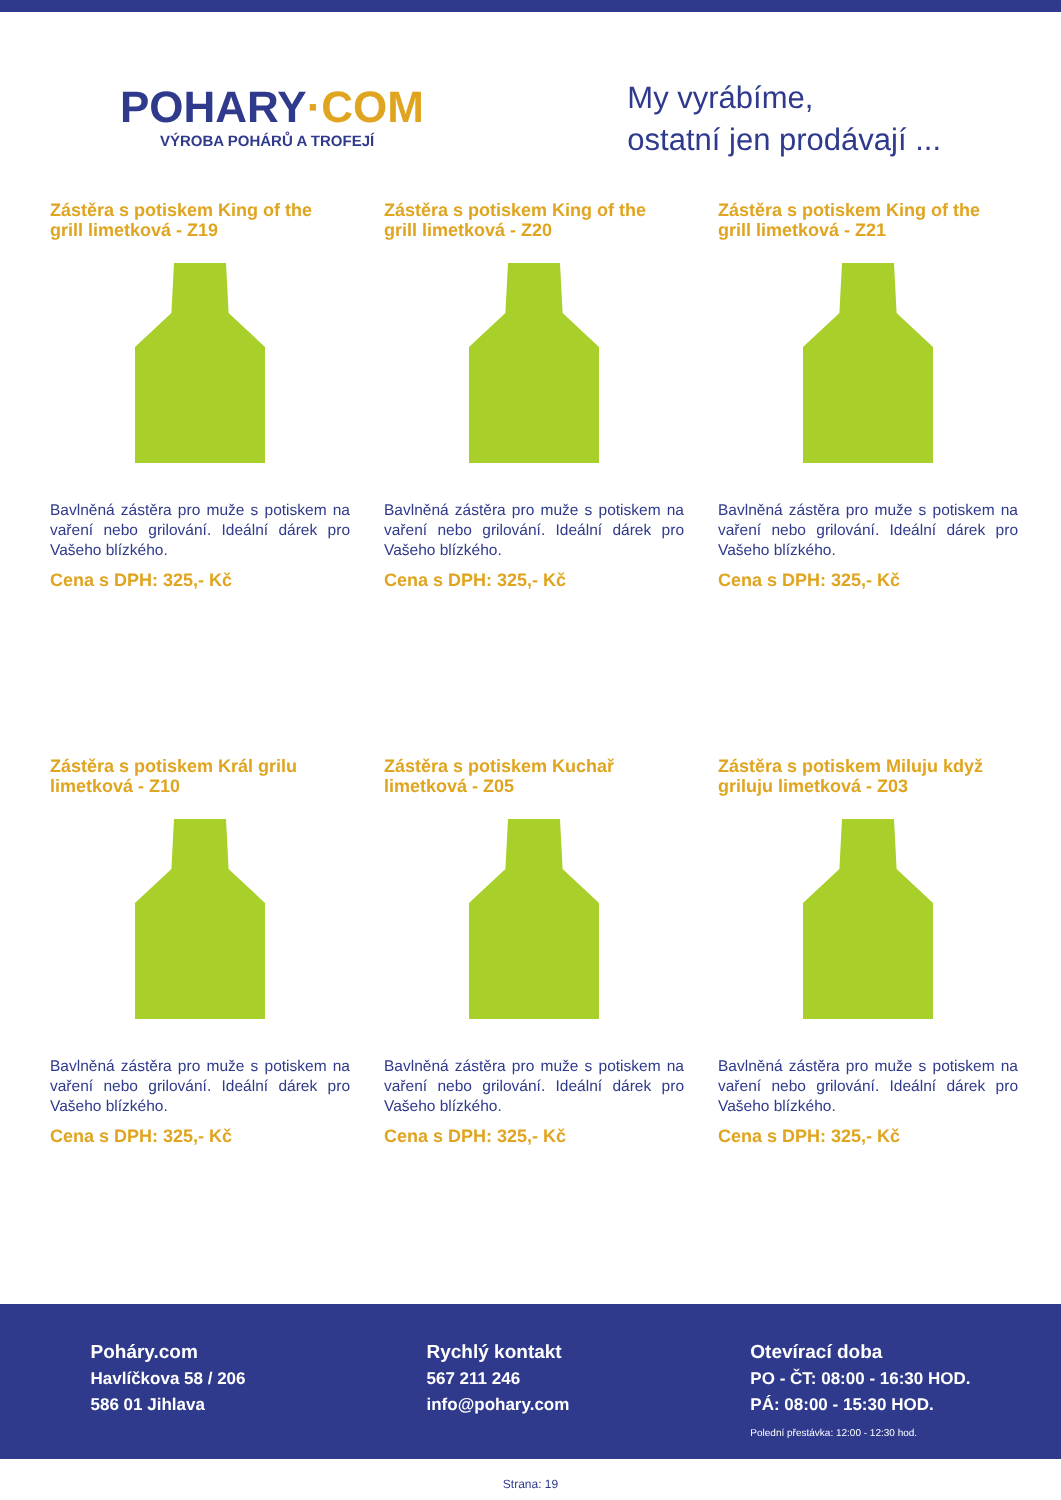POHARY·COM
VÝROBA POHÁRŮ A TROFEJÍ
My vyrábíme,
ostatní jen prodávají ...
Zástěra s potiskem King of the grill limetková - Z19
Bavlněná zástěra pro muže s potiskem na vaření nebo grilování. Ideální dárek pro Vašeho blízkého.
Cena s DPH: 325,- Kč
Zástěra s potiskem King of the grill limetková - Z20
Bavlněná zástěra pro muže s potiskem na vaření nebo grilování. Ideální dárek pro Vašeho blízkého.
Cena s DPH: 325,- Kč
Zástěra s potiskem King of the grill limetková - Z21
Bavlněná zástěra pro muže s potiskem na vaření nebo grilování. Ideální dárek pro Vašeho blízkého.
Cena s DPH: 325,- Kč
Zástěra s potiskem Král grilu limetková - Z10
Bavlněná zástěra pro muže s potiskem na vaření nebo grilování. Ideální dárek pro Vašeho blízkého.
Cena s DPH: 325,- Kč
Zástěra s potiskem Kuchař limetková - Z05
Bavlněná zástěra pro muže s potiskem na vaření nebo grilování. Ideální dárek pro Vašeho blízkého.
Cena s DPH: 325,- Kč
Zástěra s potiskem Miluju když griluju limetková - Z03
Bavlněná zástěra pro muže s potiskem na vaření nebo grilování. Ideální dárek pro Vašeho blízkého.
Cena s DPH: 325,- Kč
Poháry.com
Havlíčkova 58 / 206
586 01 Jihlava
Rychlý kontakt
567 211 246
info@pohary.com
Otevírací doba
PO - ČT: 08:00 - 16:30 HOD.
PÁ: 08:00 - 15:30 HOD.
Polední přestávka: 12:00 - 12:30 hod.
Strana: 19